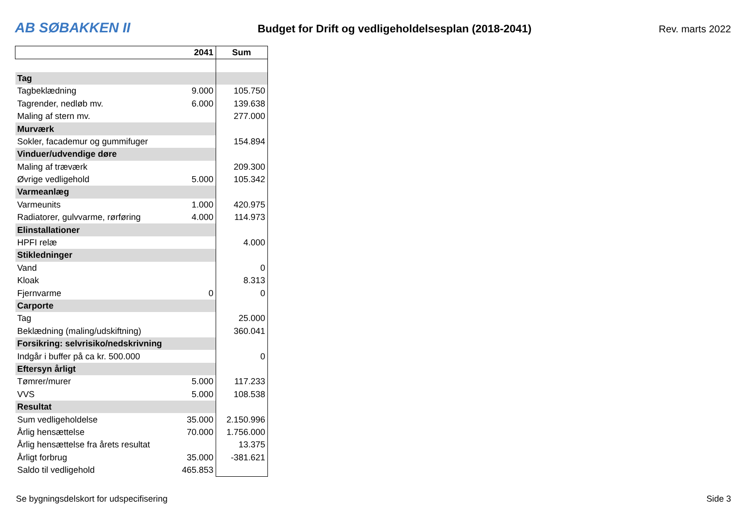AB SØBAKKEN II Budget for Drift og vedligeholdelsesplan (2018-2041) Rev. marts 2022
| | 2041 | Sum |
| --- | --- | --- |
| Tag | | |
| Tagbeklædning | 9.000 | 105.750 |
| Tagrender, nedløb mv. | 6.000 | 139.638 |
| Maling af stern mv. | | 277.000 |
| Murværk | | |
| Sokler, facademur og gummifuger | | 154.894 |
| Vinduer/udvendige døre | | |
| Maling af træværk | | 209.300 |
| Øvrige vedligehold | 5.000 | 105.342 |
| Varmeanlæg | | |
| Varmeunits | 1.000 | 420.975 |
| Radiatorer, gulvvarme, rørføring | 4.000 | 114.973 |
| Elinstallationer | | |
| HPFI relæ | | 4.000 |
| Stikledninger | | |
| Vand | | 0 |
| Kloak | | 8.313 |
| Fjernvarme | 0 | 0 |
| Carporte | | |
| Tag | | 25.000 |
| Beklædning (maling/udskiftning) | | 360.041 |
| Forsikring: selvrisiko/nedskrivning | | |
| Indgår i buffer på ca kr. 500.000 | | 0 |
| Eftersyn årligt | | |
| Tømrer/murer | 5.000 | 117.233 |
| VVS | 5.000 | 108.538 |
| Resultat | | |
| Sum vedligeholdelse | 35.000 | 2.150.996 |
| Årlig hensættelse | 70.000 | 1.756.000 |
| Årlig hensættelse fra årets resultat | | 13.375 |
| Årligt forbrug | 35.000 | -381.621 |
| Saldo til vedligehold | 465.853 | |
Se bygningsdelskort for udspecifisering Side 3